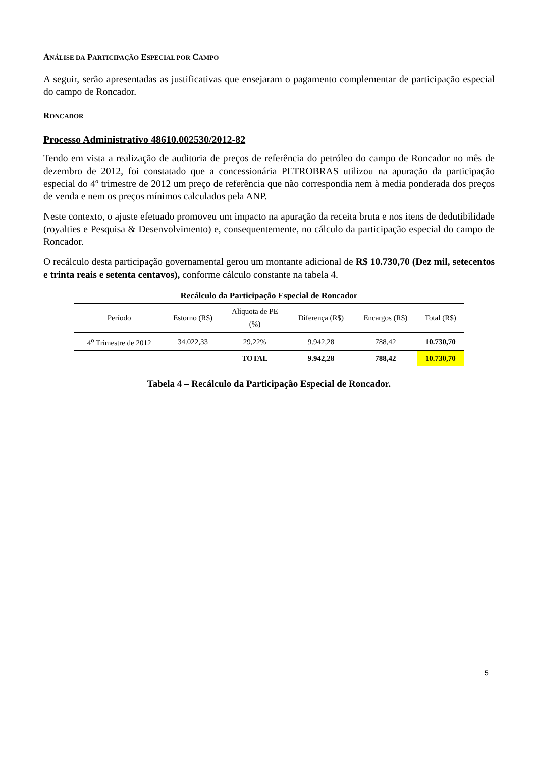ANÁLISE DA PARTICIPAÇÃO ESPECIAL POR CAMPO
A seguir, serão apresentadas as justificativas que ensejaram o pagamento complementar de participação especial do campo de Roncador.
RONCADOR
Processo Administrativo 48610.002530/2012-82
Tendo em vista a realização de auditoria de preços de referência do petróleo do campo de Roncador no mês de dezembro de 2012, foi constatado que a concessionária PETROBRAS utilizou na apuração da participação especial do 4º trimestre de 2012 um preço de referência que não correspondia nem à media ponderada dos preços de venda e nem os preços mínimos calculados pela ANP.
Neste contexto, o ajuste efetuado promoveu um impacto na apuração da receita bruta e nos itens de dedutibilidade (royalties e Pesquisa & Desenvolvimento) e, consequentemente, no cálculo da participação especial do campo de Roncador.
O recálculo desta participação governamental gerou um montante adicional de R$ 10.730,70 (Dez mil, setecentos e trinta reais e setenta centavos), conforme cálculo constante na tabela 4.
| Recálculo da Participação Especial de Roncador | | | | | |
| --- | --- | --- | --- | --- | --- |
| Período | Estorno (R$) | Alíquota de PE (%) | Diferença (R$) | Encargos (R$) | Total (R$) |
| 4<sup>o</sup> Trimestre de 2012 | 34.022,33 | 29,22% | 9.942,28 | 788,42 | 10.730,70 |
| | | TOTAL | 9.942,28 | 788,42 | 10.730,70 |
Tabela 4 – Recálculo da Participação Especial de Roncador.
5